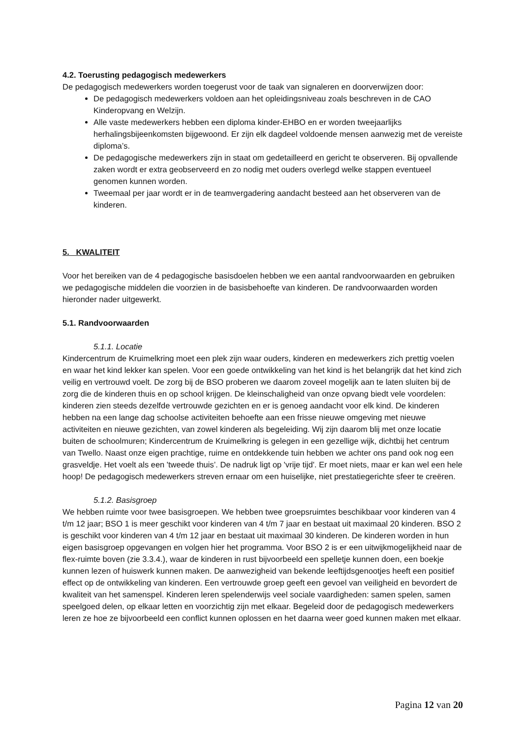4.2. Toerusting pedagogisch medewerkers
De pedagogisch medewerkers worden toegerust voor de taak van signaleren en doorverwijzen door:
De pedagogisch medewerkers voldoen aan het opleidingsniveau zoals beschreven in de CAO Kinderopvang en Welzijn.
Alle vaste medewerkers hebben een diploma kinder-EHBO en er worden tweejaarlijks herhalingsbijeenkomsten bijgewoond. Er zijn elk dagdeel voldoende mensen aanwezig met de vereiste diploma’s.
De pedagogische medewerkers zijn in staat om gedetailleerd en gericht te observeren. Bij opvallende zaken wordt er extra geobserveerd en zo nodig met ouders overlegd welke stappen eventueel genomen kunnen worden.
Tweemaal per jaar wordt er in de teamvergadering aandacht besteed aan het observeren van de kinderen.
5. KWALITEIT
Voor het bereiken van de 4 pedagogische basisdoelen hebben we een aantal randvoorwaarden en gebruiken we pedagogische middelen die voorzien in de basisbehoefte van kinderen. De randvoorwaarden worden hieronder nader uitgewerkt.
5.1. Randvoorwaarden
5.1.1. Locatie
Kindercentrum de Kruimelkring moet een plek zijn waar ouders, kinderen en medewerkers zich prettig voelen en waar het kind lekker kan spelen. Voor een goede ontwikkeling van het kind is het belangrijk dat het kind zich veilig en vertrouwd voelt. De zorg bij de BSO proberen we daarom zoveel mogelijk aan te laten sluiten bij de zorg die de kinderen thuis en op school krijgen. De kleinschaligheid van onze opvang biedt vele voordelen: kinderen zien steeds dezelfde vertrouwde gezichten en er is genoeg aandacht voor elk kind. De kinderen hebben na een lange dag schoolse activiteiten behoefte aan een frisse nieuwe omgeving met nieuwe activiteiten en nieuwe gezichten, van zowel kinderen als begeleiding. Wij zijn daarom blij met onze locatie buiten de schoolmuren; Kindercentrum de Kruimelkring is gelegen in een gezellige wijk, dichtbij het centrum van Twello. Naast onze eigen prachtige, ruime en ontdekkende tuin hebben we achter ons pand ook nog een grasveldje. Het voelt als een 'tweede thuis’. De nadruk ligt op 'vrije tijd'. Er moet niets, maar er kan wel een hele hoop! De pedagogisch medewerkers streven ernaar om een huiselijke, niet prestatiegerichte sfeer te creëren.
5.1.2. Basisgroep
We hebben ruimte voor twee basisgroepen. We hebben twee groepsruimtes beschikbaar voor kinderen van 4 t/m 12 jaar; BSO 1 is meer geschikt voor kinderen van 4 t/m 7 jaar en bestaat uit maximaal 20 kinderen. BSO 2 is geschikt voor kinderen van 4 t/m 12 jaar en bestaat uit maximaal 30 kinderen. De kinderen worden in hun eigen basisgroep opgevangen en volgen hier het programma. Voor BSO 2 is er een uitwijkmogelijkheid naar de flex-ruimte boven (zie 3.3.4.), waar de kinderen in rust bijvoorbeeld een spelletje kunnen doen, een boekje kunnen lezen of huiswerk kunnen maken. De aanwezigheid van bekende leeftijdsgenootjes heeft een positief effect op de ontwikkeling van kinderen. Een vertrouwde groep geeft een gevoel van veiligheid en bevordert de kwaliteit van het samenspel. Kinderen leren spelenderwijs veel sociale vaardigheden: samen spelen, samen speelgoed delen, op elkaar letten en voorzichtig zijn met elkaar. Begeleid door de pedagogisch medewerkers leren ze hoe ze bijvoorbeeld een conflict kunnen oplossen en het daarna weer goed kunnen maken met elkaar.
Pagina 12 van 20